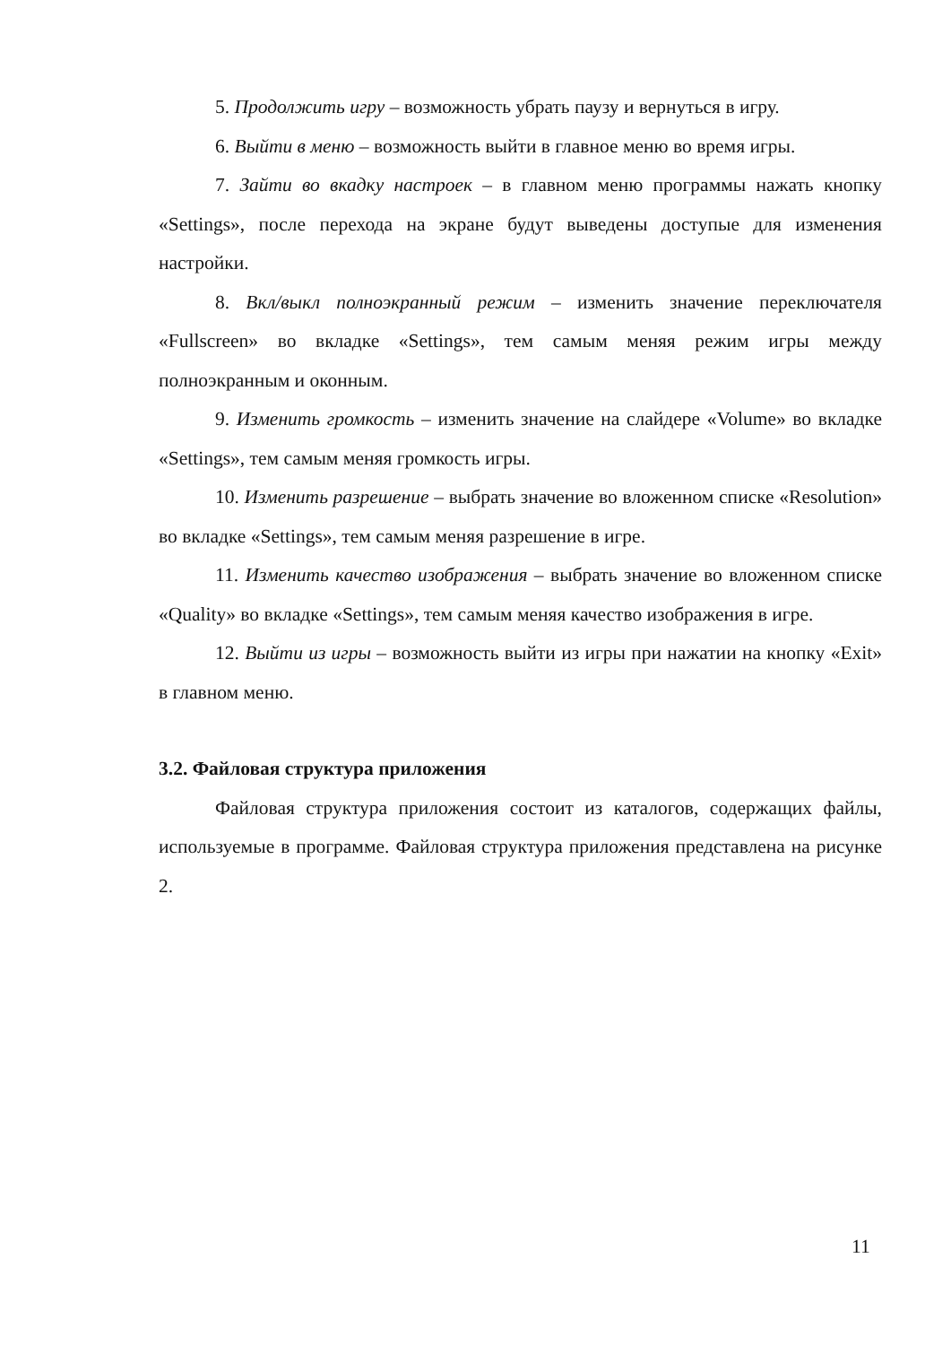5. Продолжить игру – возможность убрать паузу и вернуться в игру.
6. Выйти в меню – возможность выйти в главное меню во время игры.
7. Зайти во вкадку настроек – в главном меню программы нажать кнопку «Settings», после перехода на экране будут выведены доступые для изменения настройки.
8. Вкл/выкл полноэкранный режим – изменить значение переключателя «Fullscreen» во вкладке «Settings», тем самым меняя режим игры между полноэкранным и оконным.
9. Изменить громкость – изменить значение на слайдере «Volume» во вкладке «Settings», тем самым меняя громкость игры.
10. Изменить разрешение – выбрать значение во вложенном списке «Resolution» во вкладке «Settings», тем самым меняя разрешение в игре.
11. Изменить качество изображения – выбрать значение во вложенном списке «Quality» во вкладке «Settings», тем самым меняя качество изображения в игре.
12. Выйти из игры – возможность выйти из игры при нажатии на кнопку «Exit» в главном меню.
3.2. Файловая структура приложения
Файловая структура приложения состоит из каталогов, содержащих файлы, используемые в программе. Файловая структура приложения представлена на рисунке 2.
11